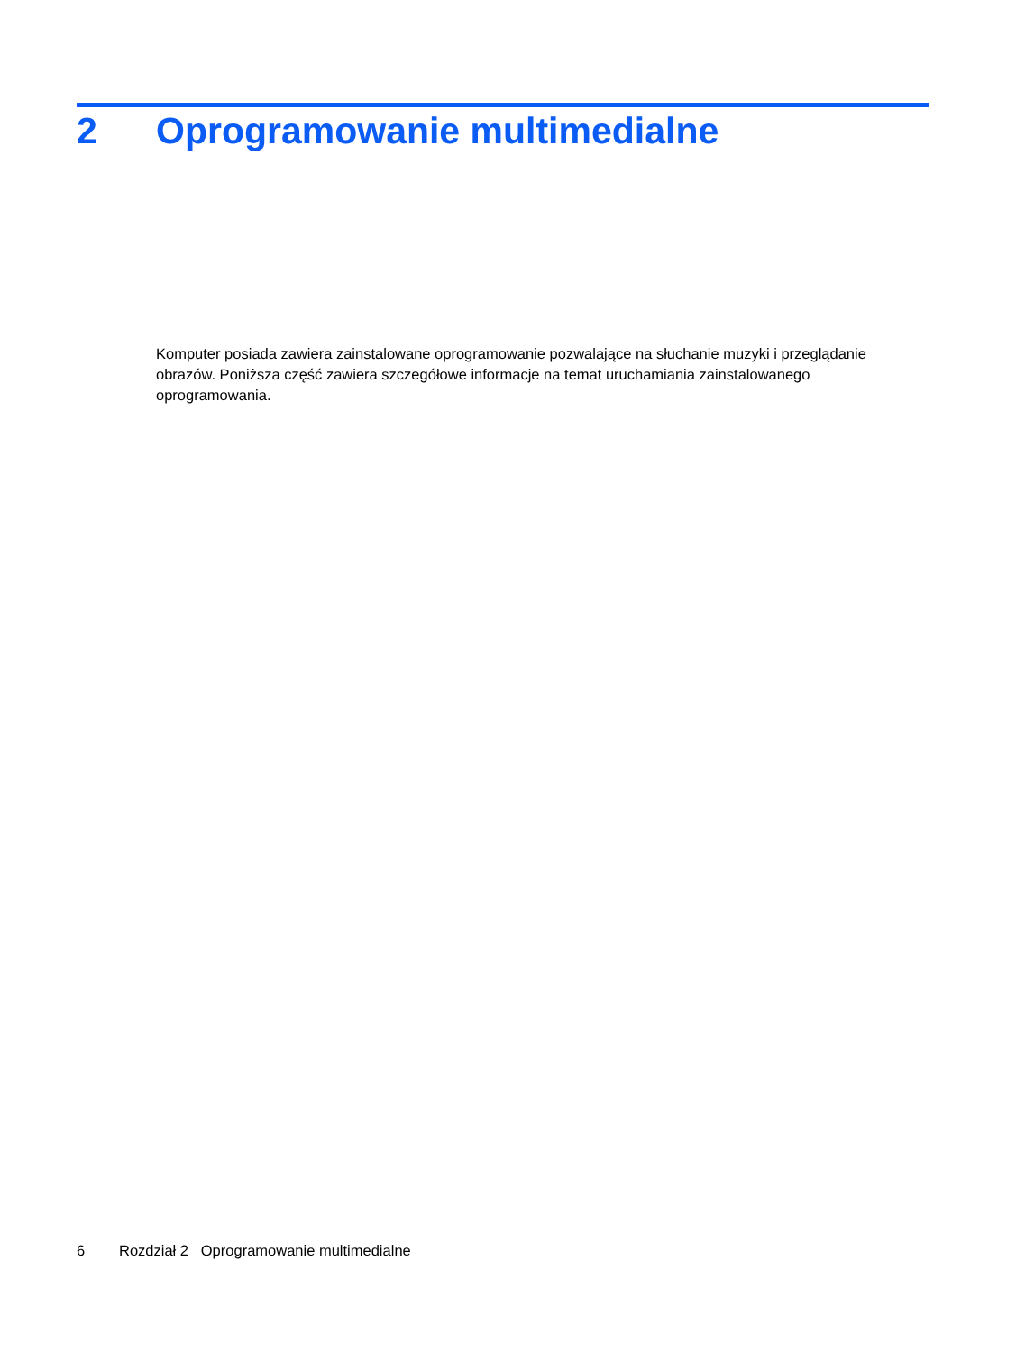2 Oprogramowanie multimedialne
Komputer posiada zawiera zainstalowane oprogramowanie pozwalające na słuchanie muzyki i przeglądanie obrazów. Poniższa część zawiera szczegółowe informacje na temat uruchamiania zainstalowanego oprogramowania.
6 Rozdział 2 Oprogramowanie multimedialne